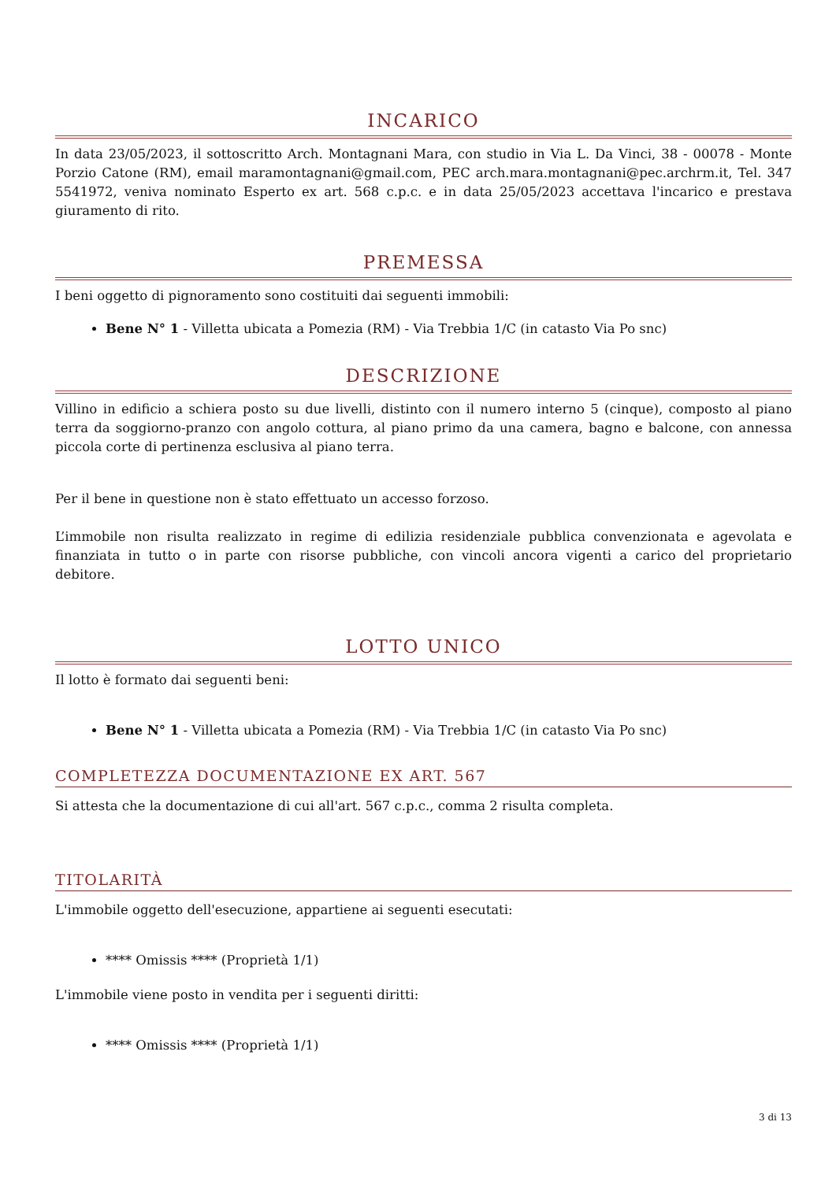INCARICO
In data 23/05/2023, il sottoscritto Arch. Montagnani Mara, con studio in Via L. Da Vinci, 38 - 00078 - Monte Porzio Catone (RM), email maramontagnani@gmail.com, PEC arch.mara.montagnani@pec.archrm.it, Tel. 347 5541972, veniva nominato Esperto ex art. 568 c.p.c. e in data 25/05/2023 accettava l'incarico e prestava giuramento di rito.
PREMESSA
I beni oggetto di pignoramento sono costituiti dai seguenti immobili:
Bene N° 1 - Villetta ubicata a Pomezia (RM) - Via Trebbia 1/C (in catasto Via Po snc)
DESCRIZIONE
Villino in edificio a schiera posto su due livelli, distinto con il numero interno 5 (cinque), composto al piano terra da soggiorno-pranzo con angolo cottura, al piano primo da una camera, bagno e balcone, con annessa piccola corte di pertinenza esclusiva al piano terra.
Per il bene in questione non è stato effettuato un accesso forzoso.
L’immobile non risulta realizzato in regime di edilizia residenziale pubblica convenzionata e agevolata e finanziata in tutto o in parte con risorse pubbliche, con vincoli ancora vigenti a carico del proprietario debitore.
LOTTO UNICO
Il lotto è formato dai seguenti beni:
Bene N° 1 - Villetta ubicata a Pomezia (RM) - Via Trebbia 1/C (in catasto Via Po snc)
COMPLETEZZA DOCUMENTAZIONE EX ART. 567
Si attesta che la documentazione di cui all'art. 567 c.p.c., comma 2 risulta completa.
TITOLARITÀ
L'immobile oggetto dell'esecuzione, appartiene ai seguenti esecutati:
**** Omissis **** (Proprietà 1/1)
L'immobile viene posto in vendita per i seguenti diritti:
**** Omissis **** (Proprietà 1/1)
3 di 13